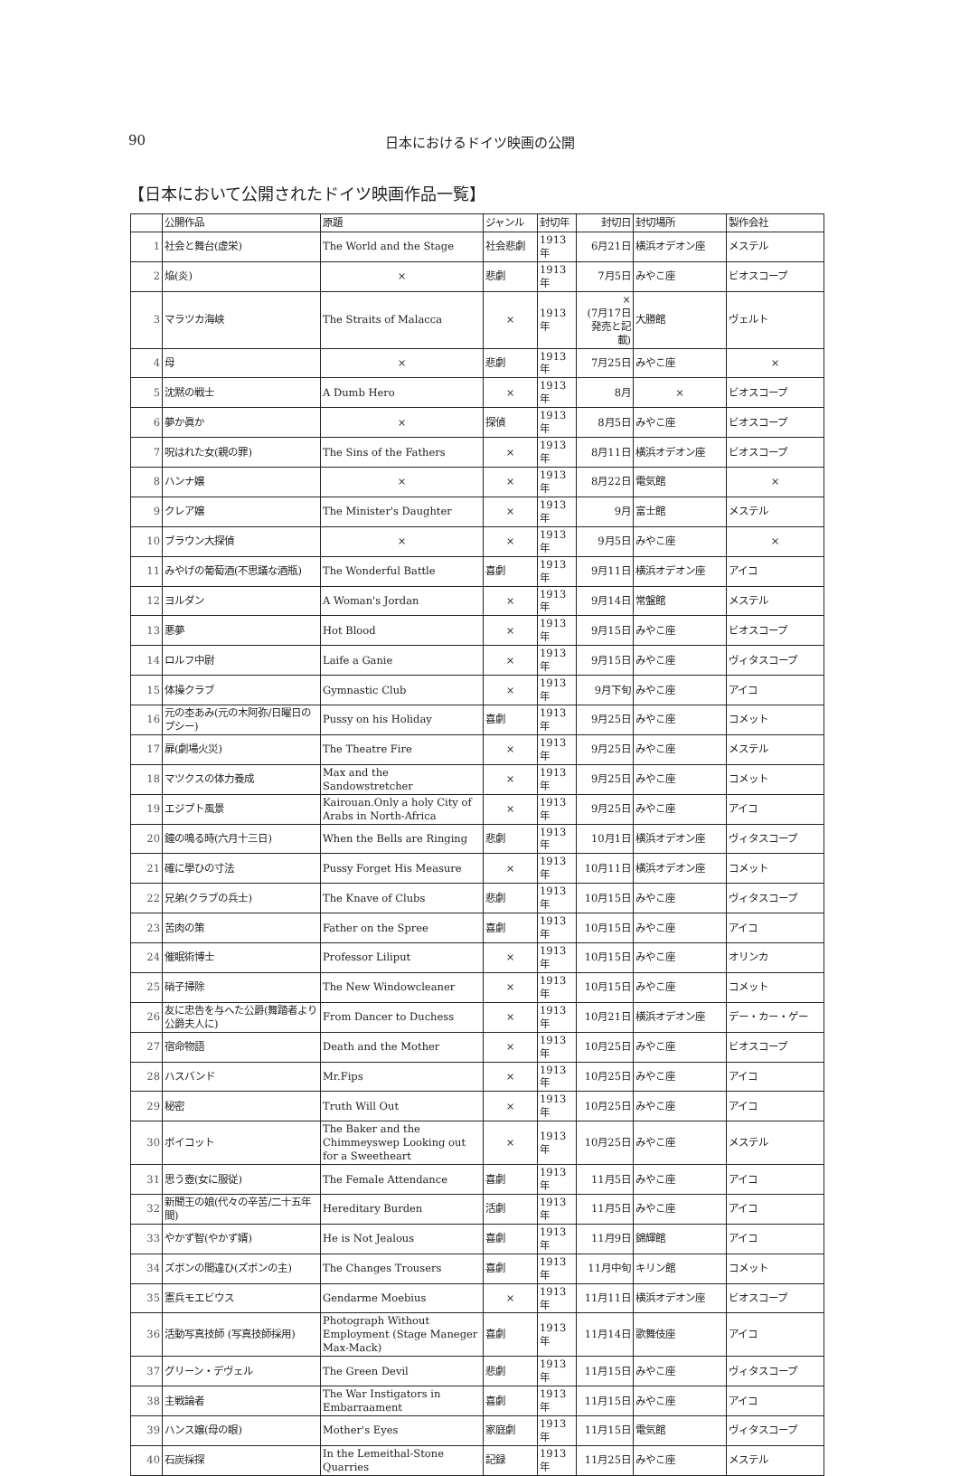90
日本におけるドイツ映画の公開
【日本において公開されたドイツ映画作品一覧】
| | 公開作品 | 原題 | ジャンル | 封切年 | 封切日 | 封切場所 | 製作会社 |
| --- | --- | --- | --- | --- | --- | --- | --- |
| 1 | 社会と舞台(虚栄) | The World and the Stage | 社会悲劇 | 1913年 | 6月21日 | 横浜オデオン座 | メステル |
| 2 | 焔(炎) | × | 悲劇 | 1913年 | 7月5日 | みやこ座 | ビオスコープ |
| 3 | マラツカ海峡 | The Straits of Malacca | × | 1913年 | × (7月17日発売と記載) | 大勝館 | ヴェルト |
| 4 | 母 | × | 悲劇 | 1913年 | 7月25日 | みやこ座 | × |
| 5 | 沈黙の戦士 | A Dumb Hero | × | 1913年 | 8月 | × | ビオスコープ |
| 6 | 夢か眞か | × | 探偵 | 1913年 | 8月5日 | みやこ座 | ビオスコープ |
| 7 | 呪はれた女(親の罪) | The Sins of the Fathers | × | 1913年 | 8月11日 | 横浜オデオン座 | ビオスコープ |
| 8 | ハンナ嬢 | × | × | 1913年 | 8月22日 | 電気館 | × |
| 9 | クレア嬢 | The Minister's Daughter | × | 1913年 | 9月 | 富士館 | メステル |
| 10 | ブラウン大探偵 | × | × | 1913年 | 9月5日 | みやこ座 | × |
| 11 | みやげの葡萄酒(不思議な酒瓶) | The Wonderful Battle | 喜劇 | 1913年 | 9月11日 | 横浜オデオン座 | アイコ |
| 12 | ヨルダン | A Woman's Jordan | × | 1913年 | 9月14日 | 常盤館 | メステル |
| 13 | 悪夢 | Hot Blood | × | 1913年 | 9月15日 | みやこ座 | ビオスコープ |
| 14 | ロルフ中尉 | Laife a Ganie | × | 1913年 | 9月15日 | みやこ座 | ヴィタスコープ |
| 15 | 体操クラブ | Gymnastic Club | × | 1913年 | 9月下旬 | みやこ座 | アイコ |
| 16 | 元の杢あみ(元の木阿弥/日曜日のプシー) | Pussy on his Holiday | 喜劇 | 1913年 | 9月25日 | みやこ座 | コメット |
| 17 | 扉(劇場火災) | The Theatre Fire | × | 1913年 | 9月25日 | みやこ座 | メステル |
| 18 | マツクスの体力養成 | Max and the Sandowstretcher | × | 1913年 | 9月25日 | みやこ座 | コメット |
| 19 | エジプト風景 | Kairouan.Only a holy City of Arabs in North-Africa | × | 1913年 | 9月25日 | みやこ座 | アイコ |
| 20 | 鐘の鳴る時(六月十三日) | When the Bells are Ringing | 悲劇 | 1913年 | 10月1日 | 横浜オデオン座 | ヴィタスコープ |
| 21 | 確に學ひの寸法 | Pussy Forget His Measure | × | 1913年 | 10月11日 | 横浜オデオン座 | コメット |
| 22 | 兄弟(クラブの兵士) | The Knave of Clubs | 悲劇 | 1913年 | 10月15日 | みやこ座 | ヴィタスコープ |
| 23 | 苦肉の策 | Father on the Spree | 喜劇 | 1913年 | 10月15日 | みやこ座 | アイコ |
| 24 | 催眠術博士 | Professor Liliput | × | 1913年 | 10月15日 | みやこ座 | オリンカ |
| 25 | 硝子掃除 | The New Windowcleaner | × | 1913年 | 10月15日 | みやこ座 | コメット |
| 26 | 友に忠告を与へた公爵(舞踏者より公爵夫人に) | From Dancer to Duchess | × | 1913年 | 10月21日 | 横浜オデオン座 | デー・カー・ゲー |
| 27 | 宿命物語 | Death and the Mother | × | 1913年 | 10月25日 | みやこ座 | ビオスコープ |
| 28 | ハスバンド | Mr.Fips | × | 1913年 | 10月25日 | みやこ座 | アイコ |
| 29 | 秘密 | Truth Will Out | × | 1913年 | 10月25日 | みやこ座 | アイコ |
| 30 | ボイコット | The Baker and the Chimmeyswep Looking out for a Sweetheart | × | 1913年 | 10月25日 | みやこ座 | メステル |
| 31 | 思う壺(女に服従) | The Female Attendance | 喜劇 | 1913年 | 11月5日 | みやこ座 | アイコ |
| 32 | 新聞王の娘(代々の辛苦/二十五年間) | Hereditary Burden | 活劇 | 1913年 | 11月5日 | みやこ座 | アイコ |
| 33 | やかず智(やかず婿) | He is Not Jealous | 喜劇 | 1913年 | 11月9日 | 錦輝館 | アイコ |
| 34 | ズボンの間違ひ(ズボンの主) | The Changes Trousers | 喜劇 | 1913年 | 11月中旬 | キリン館 | コメット |
| 35 | 憲兵モエビウス | Gendarme Moebius | × | 1913年 | 11月11日 | 横浜オデオン座 | ビオスコープ |
| 36 | 活動写真技師 (写真技師採用) | Photograph Without Employment (Stage Maneger Max-Mack) | 喜劇 | 1913年 | 11月14日 | 歌舞伎座 | アイコ |
| 37 | グリーン・デヴェル | The Green Devil | 悲劇 | 1913年 | 11月15日 | みやこ座 | ヴィタスコープ |
| 38 | 主戦論者 | The War Instigators in Embarraament | 喜劇 | 1913年 | 11月15日 | みやこ座 | アイコ |
| 39 | ハンス嬢(母の眼) | Mother's Eyes | 家庭劇 | 1913年 | 11月15日 | 電気館 | ヴィタスコープ |
| 40 | 石炭採探 | In the Lemeithal-Stone Quarries | 記録 | 1913年 | 11月25日 | みやこ座 | メステル |